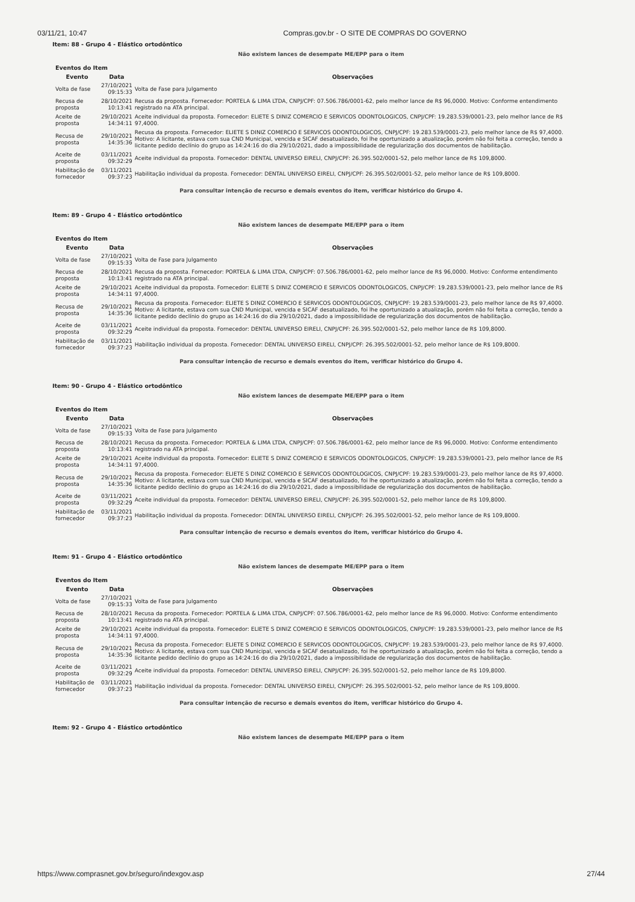03/11/21, 10:47 Compras.gov.br - O SITE DE COMPRAS DO GOVERNO
Item: 88 - Grupo 4 - Elástico ortodôntico
Não existem lances de desempate ME/EPP para o item
Eventos do Item
| Evento | Data | Observações |
| --- | --- | --- |
| Volta de fase | 27/10/2021 09:15:33 | Volta de Fase para Julgamento |
| Recusa de proposta | 28/10/2021 10:13:41 | Recusa da proposta. Fornecedor: PORTELA & LIMA LTDA, CNPJ/CPF: 07.506.786/0001-62, pelo melhor lance de R$ 96,0000. Motivo: Conforme entendimento registrado na ATA principal. |
| Aceite de proposta | 29/10/2021 14:34:11 | Aceite individual da proposta. Fornecedor: ELIETE S DINIZ COMERCIO E SERVICOS ODONTOLOGICOS, CNPJ/CPF: 19.283.539/0001-23, pelo melhor lance de R$ 97,4000. |
| Recusa de proposta | 29/10/2021 14:35:36 | Recusa da proposta. Fornecedor: ELIETE S DINIZ COMERCIO E SERVICOS ODONTOLOGICOS, CNPJ/CPF: 19.283.539/0001-23, pelo melhor lance de R$ 97,4000. Motivo: A licitante, estava com sua CND Municipal, vencida e SICAF desatualizado, foi lhe oportunizado a atualização, porém não foi feita a correção, tendo a licitante pedido declínio do grupo as 14:24:16 do dia 29/10/2021, dado a impossibilidade de regularização dos documentos de habilitação. |
| Aceite de proposta | 03/11/2021 09:32:29 | Aceite individual da proposta. Fornecedor: DENTAL UNIVERSO EIRELI, CNPJ/CPF: 26.395.502/0001-52, pelo melhor lance de R$ 109,8000. |
| Habilitação de fornecedor | 03/11/2021 09:37:23 | Habilitação individual da proposta. Fornecedor: DENTAL UNIVERSO EIRELI, CNPJ/CPF: 26.395.502/0001-52, pelo melhor lance de R$ 109,8000. |
Para consultar intenção de recurso e demais eventos do item, verificar histórico do Grupo 4.
Item: 89 - Grupo 4 - Elástico ortodôntico
Não existem lances de desempate ME/EPP para o item
Eventos do Item
| Evento | Data | Observações |
| --- | --- | --- |
| Volta de fase | 27/10/2021 09:15:33 | Volta de Fase para Julgamento |
| Recusa de proposta | 28/10/2021 10:13:41 | Recusa da proposta. Fornecedor: PORTELA & LIMA LTDA, CNPJ/CPF: 07.506.786/0001-62, pelo melhor lance de R$ 96,0000. Motivo: Conforme entendimento registrado na ATA principal. |
| Aceite de proposta | 29/10/2021 14:34:11 | Aceite individual da proposta. Fornecedor: ELIETE S DINIZ COMERCIO E SERVICOS ODONTOLOGICOS, CNPJ/CPF: 19.283.539/0001-23, pelo melhor lance de R$ 97,4000. |
| Recusa de proposta | 29/10/2021 14:35:36 | Recusa da proposta. Fornecedor: ELIETE S DINIZ COMERCIO E SERVICOS ODONTOLOGICOS, CNPJ/CPF: 19.283.539/0001-23, pelo melhor lance de R$ 97,4000. Motivo: A licitante, estava com sua CND Municipal, vencida e SICAF desatualizado, foi lhe oportunizado a atualização, porém não foi feita a correção, tendo a licitante pedido declínio do grupo as 14:24:16 do dia 29/10/2021, dado a impossibilidade de regularização dos documentos de habilitação. |
| Aceite de proposta | 03/11/2021 09:32:29 | Aceite individual da proposta. Fornecedor: DENTAL UNIVERSO EIRELI, CNPJ/CPF: 26.395.502/0001-52, pelo melhor lance de R$ 109,8000. |
| Habilitação de fornecedor | 03/11/2021 09:37:23 | Habilitação individual da proposta. Fornecedor: DENTAL UNIVERSO EIRELI, CNPJ/CPF: 26.395.502/0001-52, pelo melhor lance de R$ 109,8000. |
Para consultar intenção de recurso e demais eventos do item, verificar histórico do Grupo 4.
Item: 90 - Grupo 4 - Elástico ortodôntico
Não existem lances de desempate ME/EPP para o item
Eventos do Item
| Evento | Data | Observações |
| --- | --- | --- |
| Volta de fase | 27/10/2021 09:15:33 | Volta de Fase para Julgamento |
| Recusa de proposta | 28/10/2021 10:13:41 | Recusa da proposta. Fornecedor: PORTELA & LIMA LTDA, CNPJ/CPF: 07.506.786/0001-62, pelo melhor lance de R$ 96,0000. Motivo: Conforme entendimento registrado na ATA principal. |
| Aceite de proposta | 29/10/2021 14:34:11 | Aceite individual da proposta. Fornecedor: ELIETE S DINIZ COMERCIO E SERVICOS ODONTOLOGICOS, CNPJ/CPF: 19.283.539/0001-23, pelo melhor lance de R$ 97,4000. |
| Recusa de proposta | 29/10/2021 14:35:36 | Recusa da proposta. Fornecedor: ELIETE S DINIZ COMERCIO E SERVICOS ODONTOLOGICOS, CNPJ/CPF: 19.283.539/0001-23, pelo melhor lance de R$ 97,4000. Motivo: A licitante, estava com sua CND Municipal, vencida e SICAF desatualizado, foi lhe oportunizado a atualização, porém não foi feita a correção, tendo a licitante pedido declínio do grupo as 14:24:16 do dia 29/10/2021, dado a impossibilidade de regularização dos documentos de habilitação. |
| Aceite de proposta | 03/11/2021 09:32:29 | Aceite individual da proposta. Fornecedor: DENTAL UNIVERSO EIRELI, CNPJ/CPF: 26.395.502/0001-52, pelo melhor lance de R$ 109,8000. |
| Habilitação de fornecedor | 03/11/2021 09:37:23 | Habilitação individual da proposta. Fornecedor: DENTAL UNIVERSO EIRELI, CNPJ/CPF: 26.395.502/0001-52, pelo melhor lance de R$ 109,8000. |
Para consultar intenção de recurso e demais eventos do item, verificar histórico do Grupo 4.
Item: 91 - Grupo 4 - Elástico ortodôntico
Não existem lances de desempate ME/EPP para o item
Eventos do Item
| Evento | Data | Observações |
| --- | --- | --- |
| Volta de fase | 27/10/2021 09:15:33 | Volta de Fase para Julgamento |
| Recusa de proposta | 28/10/2021 10:13:41 | Recusa da proposta. Fornecedor: PORTELA & LIMA LTDA, CNPJ/CPF: 07.506.786/0001-62, pelo melhor lance de R$ 96,0000. Motivo: Conforme entendimento registrado na ATA principal. |
| Aceite de proposta | 29/10/2021 14:34:11 | Aceite individual da proposta. Fornecedor: ELIETE S DINIZ COMERCIO E SERVICOS ODONTOLOGICOS, CNPJ/CPF: 19.283.539/0001-23, pelo melhor lance de R$ 97,4000. |
| Recusa de proposta | 29/10/2021 14:35:36 | Recusa da proposta. Fornecedor: ELIETE S DINIZ COMERCIO E SERVICOS ODONTOLOGICOS, CNPJ/CPF: 19.283.539/0001-23, pelo melhor lance de R$ 97,4000. Motivo: A licitante, estava com sua CND Municipal, vencida e SICAF desatualizado, foi lhe oportunizado a atualização, porém não foi feita a correção, tendo a licitante pedido declínio do grupo as 14:24:16 do dia 29/10/2021, dado a impossibilidade de regularização dos documentos de habilitação. |
| Aceite de proposta | 03/11/2021 09:32:29 | Aceite individual da proposta. Fornecedor: DENTAL UNIVERSO EIRELI, CNPJ/CPF: 26.395.502/0001-52, pelo melhor lance de R$ 109,8000. |
| Habilitação de fornecedor | 03/11/2021 09:37:23 | Habilitação individual da proposta. Fornecedor: DENTAL UNIVERSO EIRELI, CNPJ/CPF: 26.395.502/0001-52, pelo melhor lance de R$ 109,8000. |
Para consultar intenção de recurso e demais eventos do item, verificar histórico do Grupo 4.
Item: 92 - Grupo 4 - Elástico ortodôntico
Não existem lances de desempate ME/EPP para o item
https://www.comprasnet.gov.br/seguro/indexgov.asp 27/44